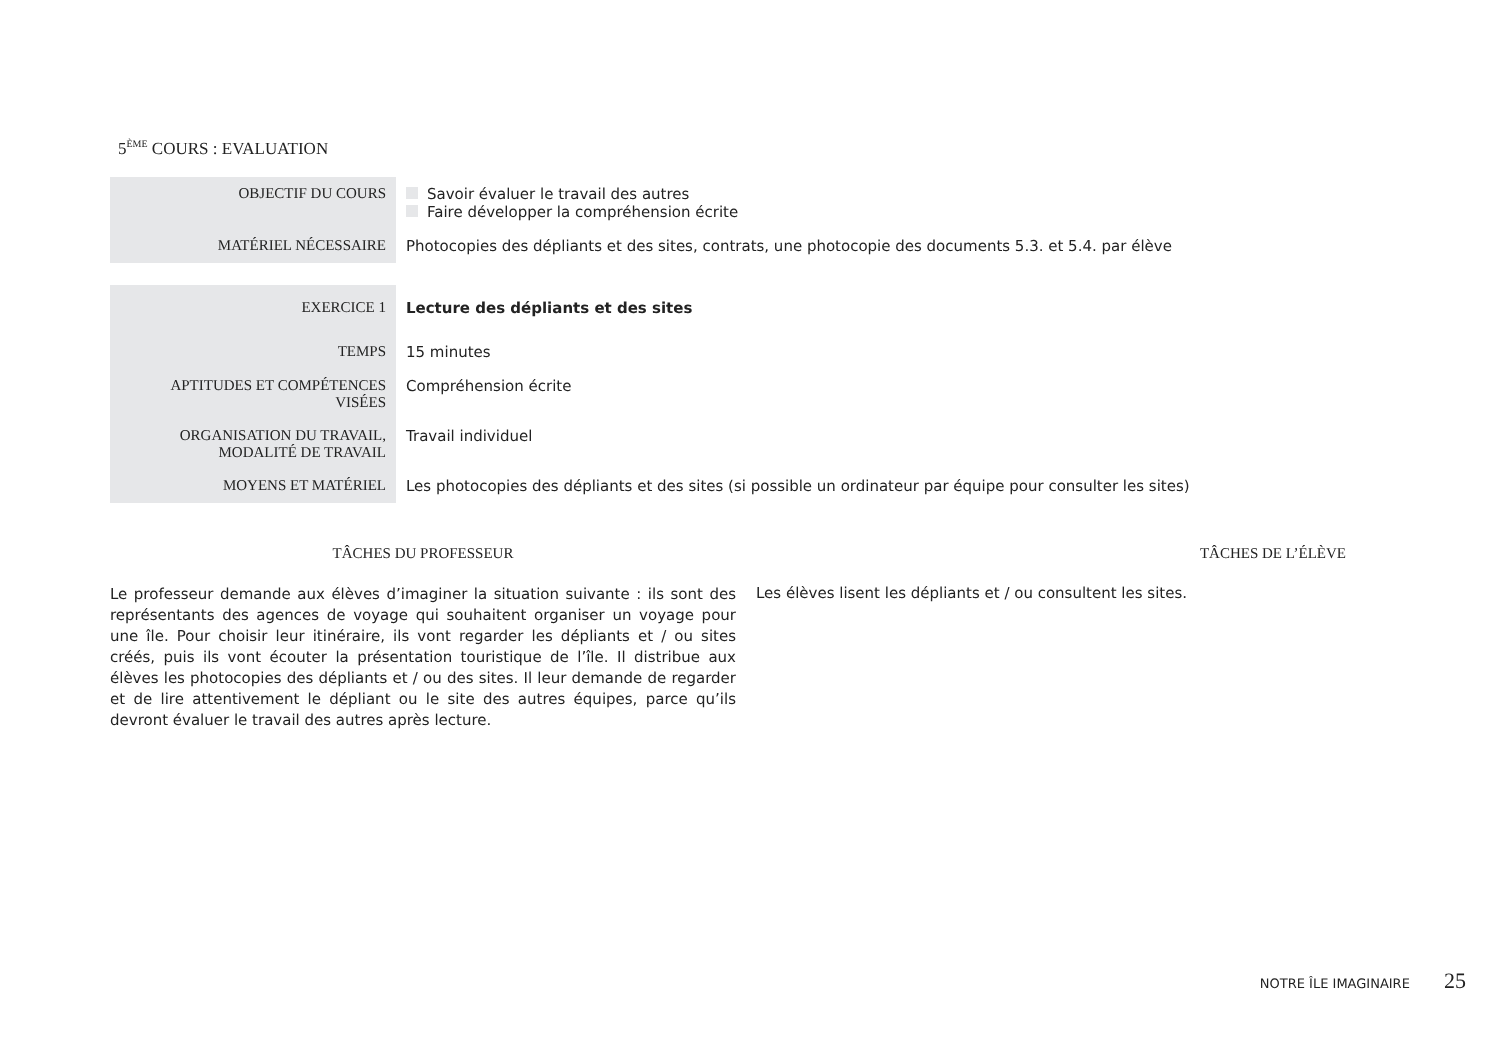5<sup>ÈME</sup> COURS : EVALUATION
| OBJECTIF DU COURS | Savoir évaluer le travail des autres Faire développer la compréhension écrite |
| MATÉRIEL NÉCESSAIRE | Photocopies des dépliants et des sites, contrats, une photocopie des documents 5.3. et 5.4. par élève |
| EXERCICE 1 | Lecture des dépliants et des sites |
| TEMPS | 15 minutes |
| APTITUDES ET COMPÉTENCES VISÉES | Compréhension écrite |
| ORGANISATION DU TRAVAIL, MODALITÉ DE TRAVAIL | Travail individuel |
| MOYENS ET MATÉRIEL | Les photocopies des dépliants et des sites (si possible un ordinateur par équipe pour consulter les sites) |
TÂCHES DU PROFESSEUR
Le professeur demande aux élèves d’imaginer la situation suivante : ils sont des représentants des agences de voyage qui souhaitent organiser un voyage pour une île. Pour choisir leur itinéraire, ils vont regarder les dépliants et / ou sites créés, puis ils vont écouter la présentation touristique de l’île. Il distribue aux élèves les photocopies des dépliants et / ou des sites. Il leur demande de regarder et de lire attentivement le dépliant ou le site des autres équipes, parce qu’ils devront évaluer le travail des autres après lecture.
TÂCHES DE L’ÉLÈVE
Les élèves lisent les dépliants et / ou consultent les sites.
NOTRE ÎLE IMAGINAIRE 25